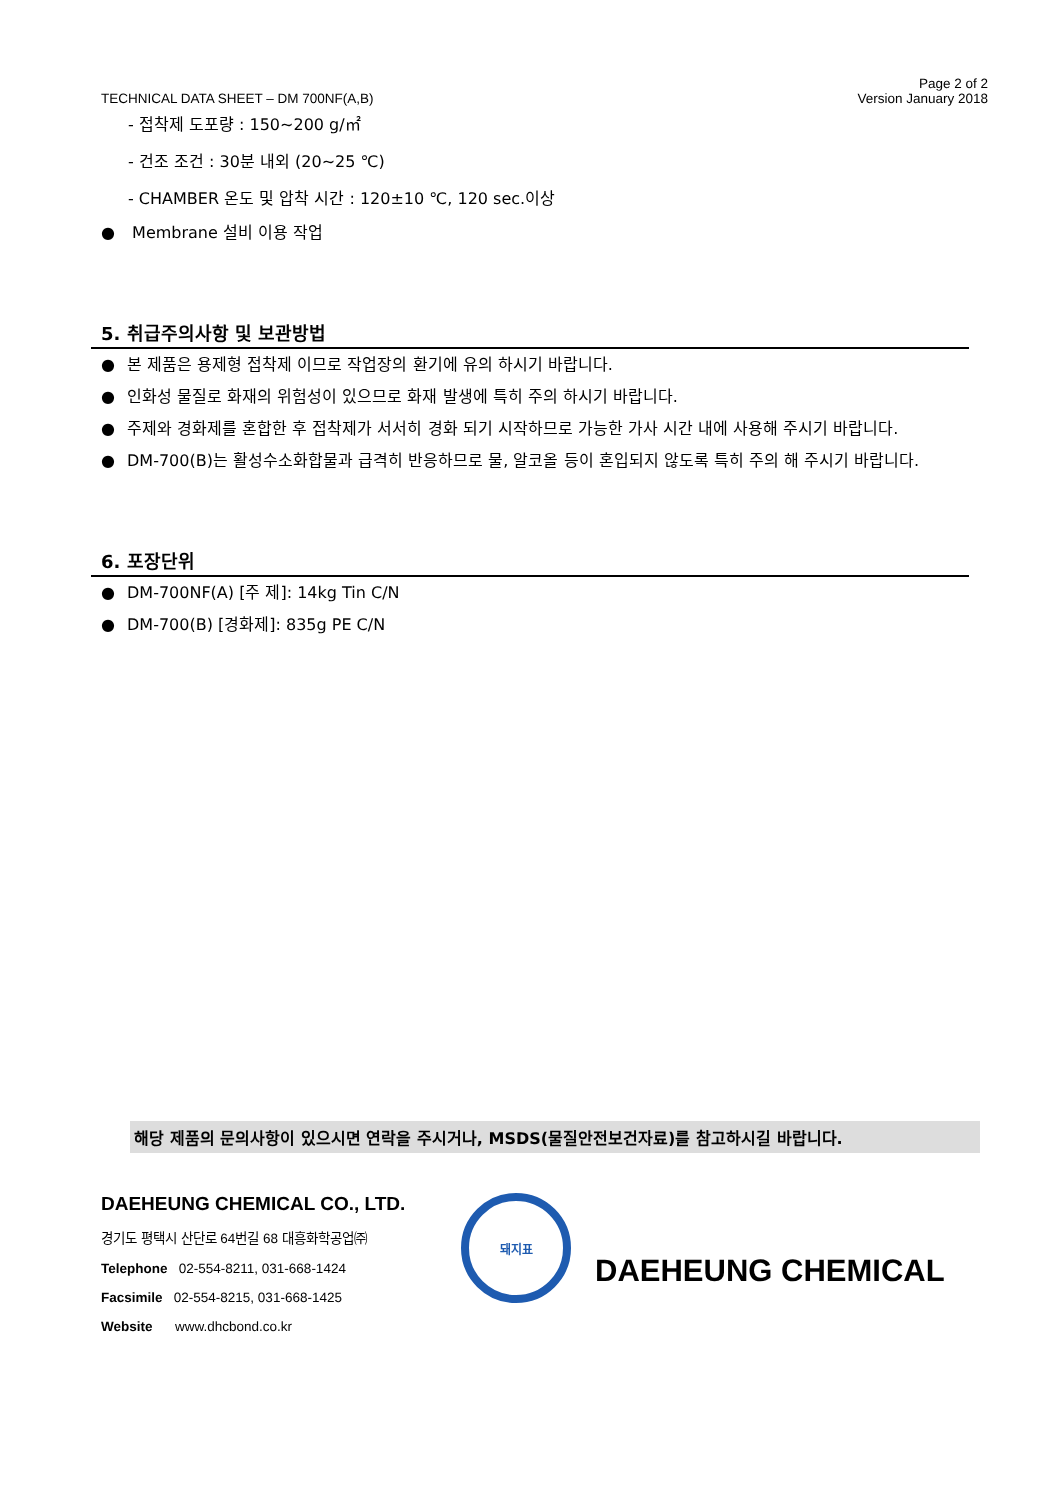TECHNICAL DATA SHEET – DM 700NF(A,B)
Page 2 of 2
Version January 2018
- 접착제 도포량 : 150~200 g/㎡
- 건조 조건 : 30분 내외 (20~25 ℃)
- CHAMBER 온도 및 압착 시간 : 120±10 ℃, 120 sec.이상
● Membrane 설비 이용 작업
5. 취급주의사항 및 보관방법
● 본 제품은 용제형 접착제 이므로 작업장의 환기에 유의 하시기 바랍니다.
● 인화성 물질로 화재의 위험성이 있으므로 화재 발생에 특히 주의 하시기 바랍니다.
● 주제와 경화제를 혼합한 후 접착제가 서서히 경화 되기 시작하므로 가능한 가사 시간 내에 사용해 주시기 바랍니다.
● DM-700(B)는 활성수소화합물과 급격히 반응하므로 물, 알코올 등이 혼입되지 않도록 특히 주의 해 주시기 바랍니다.
6. 포장단위
● DM-700NF(A) [주 제]: 14kg Tin C/N
● DM-700(B) [경화제]: 835g PE C/N
해당 제품의 문의사항이 있으시면 연락을 주시거나, MSDS(물질안전보건자료)를 참고하시길 바랍니다.
DAEHEUNG CHEMICAL CO., LTD.
경기도 평택시 산단로 64번길 68 대흥화학공업㈜
Telephone 02-554-8211, 031-668-1424
Facsimile 02-554-8215, 031-668-1425
Website www.dhcbond.co.kr
돼지표
DAEHEUNG CHEMICAL